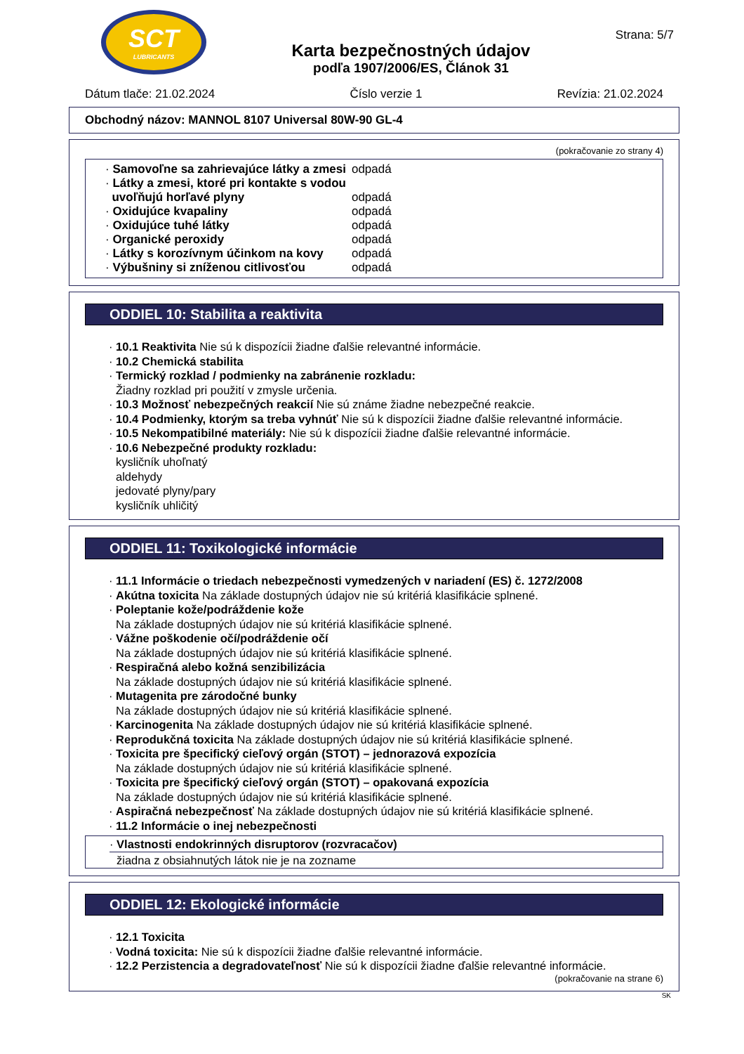SCT
LUBRICANTS
Karta bezpečnostných údajov
podľa 1907/2006/ES, Článok 31
Strana: 5/7
Dátum tlače: 21.02.2024 Číslo verzie 1 Revízia: 21.02.2024
Obchodný názov: MANNOL 8107 Universal 80W-90 GL-4
(pokračovanie zo strany 4)
| · Samovoľne sa zahrievajúce látky a zmesi | odpadá |
| · Látky a zmesi, ktoré pri kontakte s vodou uvoľňujú horľavé plyny | odpadá |
| · Oxidujúce kvapaliny | odpadá |
| · Oxidujúce tuhé látky | odpadá |
| · Organické peroxidy | odpadá |
| · Látky s korozívnym účinkom na kovy | odpadá |
| · Výbušniny si zníženou citlivosťou | odpadá |
ODDIEL 10: Stabilita a reaktivita
· 10.1 Reaktivita Nie sú k dispozícii žiadne ďalšie relevantné informácie.
· 10.2 Chemická stabilita
· Termický rozklad / podmienky na zabránenie rozkladu:
Žiadny rozklad pri použití v zmysle určenia.
· 10.3 Možnosť nebezpečných reakcií Nie sú známe žiadne nebezpečné reakcie.
· 10.4 Podmienky, ktorým sa treba vyhnúť Nie sú k dispozícii žiadne ďalšie relevantné informácie.
· 10.5 Nekompatibilné materiály: Nie sú k dispozícii žiadne ďalšie relevantné informácie.
· 10.6 Nebezpečné produkty rozkladu:
kysličník uhoľnatý
aldehydy
jedovaté plyny/pary
kysličník uhličitý
ODDIEL 11: Toxikologické informácie
· 11.1 Informácie o triedach nebezpečnosti vymedzených v nariadení (ES) č. 1272/2008
· Akútna toxicita Na základe dostupných údajov nie sú kritériá klasifikácie splnené.
· Poleptanie kože/podráždenie kože
Na základe dostupných údajov nie sú kritériá klasifikácie splnené.
· Vážne poškodenie očí/podráždenie očí
Na základe dostupných údajov nie sú kritériá klasifikácie splnené.
· Respiračná alebo kožná senzibilizácia
Na základe dostupných údajov nie sú kritériá klasifikácie splnené.
· Mutagenita pre zárodočné bunky
Na základe dostupných údajov nie sú kritériá klasifikácie splnené.
· Karcinogenita Na základe dostupných údajov nie sú kritériá klasifikácie splnené.
· Reprodukčná toxicita Na základe dostupných údajov nie sú kritériá klasifikácie splnené.
· Toxicita pre špecifický cieľový orgán (STOT) – jednorazová expozícia
Na základe dostupných údajov nie sú kritériá klasifikácie splnené.
· Toxicita pre špecifický cieľový orgán (STOT) – opakovaná expozícia
Na základe dostupných údajov nie sú kritériá klasifikácie splnené.
· Aspiračná nebezpečnosť Na základe dostupných údajov nie sú kritériá klasifikácie splnené.
· 11.2 Informácie o inej nebezpečnosti
· Vlastnosti endokrinných disruptorov (rozvracačov)
žiadna z obsiahnutých látok nie je na zozname
ODDIEL 12: Ekologické informácie
· 12.1 Toxicita
· Vodná toxicita: Nie sú k dispozícii žiadne ďalšie relevantné informácie.
· 12.2 Perzistencia a degradovateľnosť Nie sú k dispozícii žiadne ďalšie relevantné informácie.
(pokračovanie na strane 6)
SK